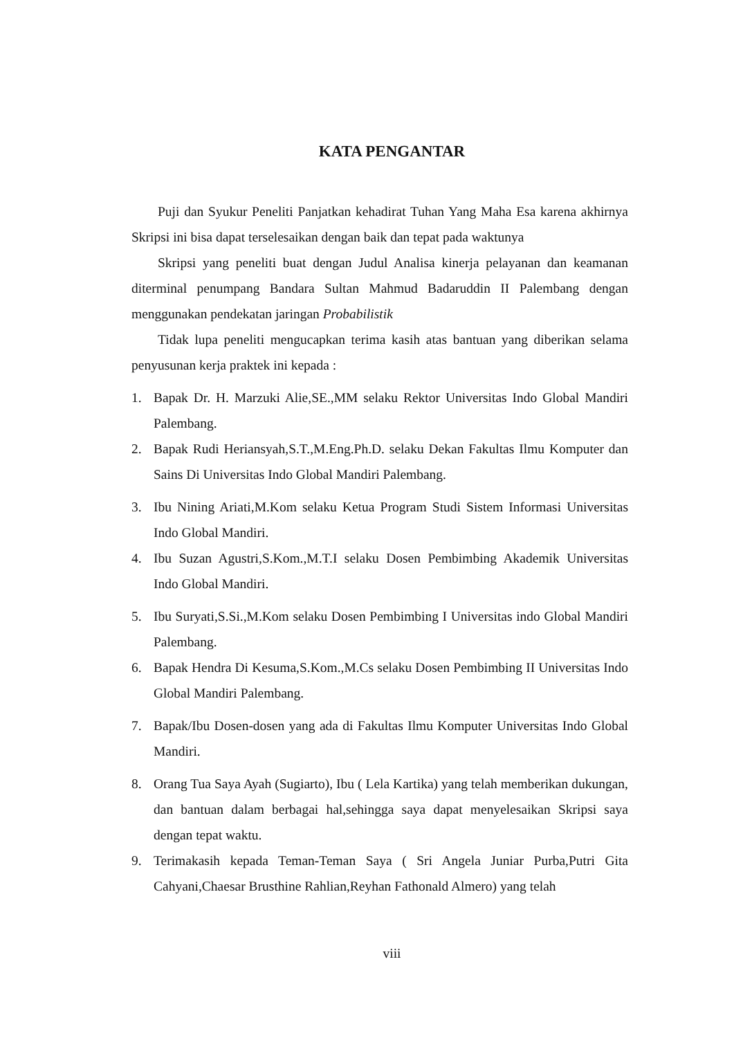KATA PENGANTAR
Puji dan Syukur Peneliti Panjatkan kehadirat Tuhan Yang Maha Esa karena akhirnya Skripsi ini bisa dapat terselesaikan dengan baik dan tepat pada waktunya
Skripsi yang peneliti buat dengan Judul Analisa kinerja pelayanan dan keamanan diterminal penumpang Bandara Sultan Mahmud Badaruddin II Palembang dengan menggunakan pendekatan jaringan Probabilistik
Tidak lupa peneliti mengucapkan terima kasih atas bantuan yang diberikan selama penyusunan kerja praktek ini kepada :
1. Bapak Dr. H. Marzuki Alie,SE.,MM selaku Rektor Universitas Indo Global Mandiri Palembang.
2. Bapak Rudi Heriansyah,S.T.,M.Eng.Ph.D. selaku Dekan Fakultas Ilmu Komputer dan Sains Di Universitas Indo Global Mandiri Palembang.
3. Ibu Nining Ariati,M.Kom selaku Ketua Program Studi Sistem Informasi Universitas Indo Global Mandiri.
4. Ibu Suzan Agustri,S.Kom.,M.T.I selaku Dosen Pembimbing Akademik Universitas Indo Global Mandiri.
5. Ibu Suryati,S.Si.,M.Kom selaku Dosen Pembimbing I Universitas indo Global Mandiri Palembang.
6. Bapak Hendra Di Kesuma,S.Kom.,M.Cs selaku Dosen Pembimbing II Universitas Indo Global Mandiri Palembang.
7. Bapak/Ibu Dosen-dosen yang ada di Fakultas Ilmu Komputer Universitas Indo Global Mandiri.
8. Orang Tua Saya Ayah (Sugiarto), Ibu ( Lela Kartika) yang telah memberikan dukungan, dan bantuan dalam berbagai hal,sehingga saya dapat menyelesaikan Skripsi saya dengan tepat waktu.
9. Terimakasih kepada Teman-Teman Saya ( Sri Angela Juniar Purba,Putri Gita Cahyani,Chaesar Brusthine Rahlian,Reyhan Fathonald Almero) yang telah
viii